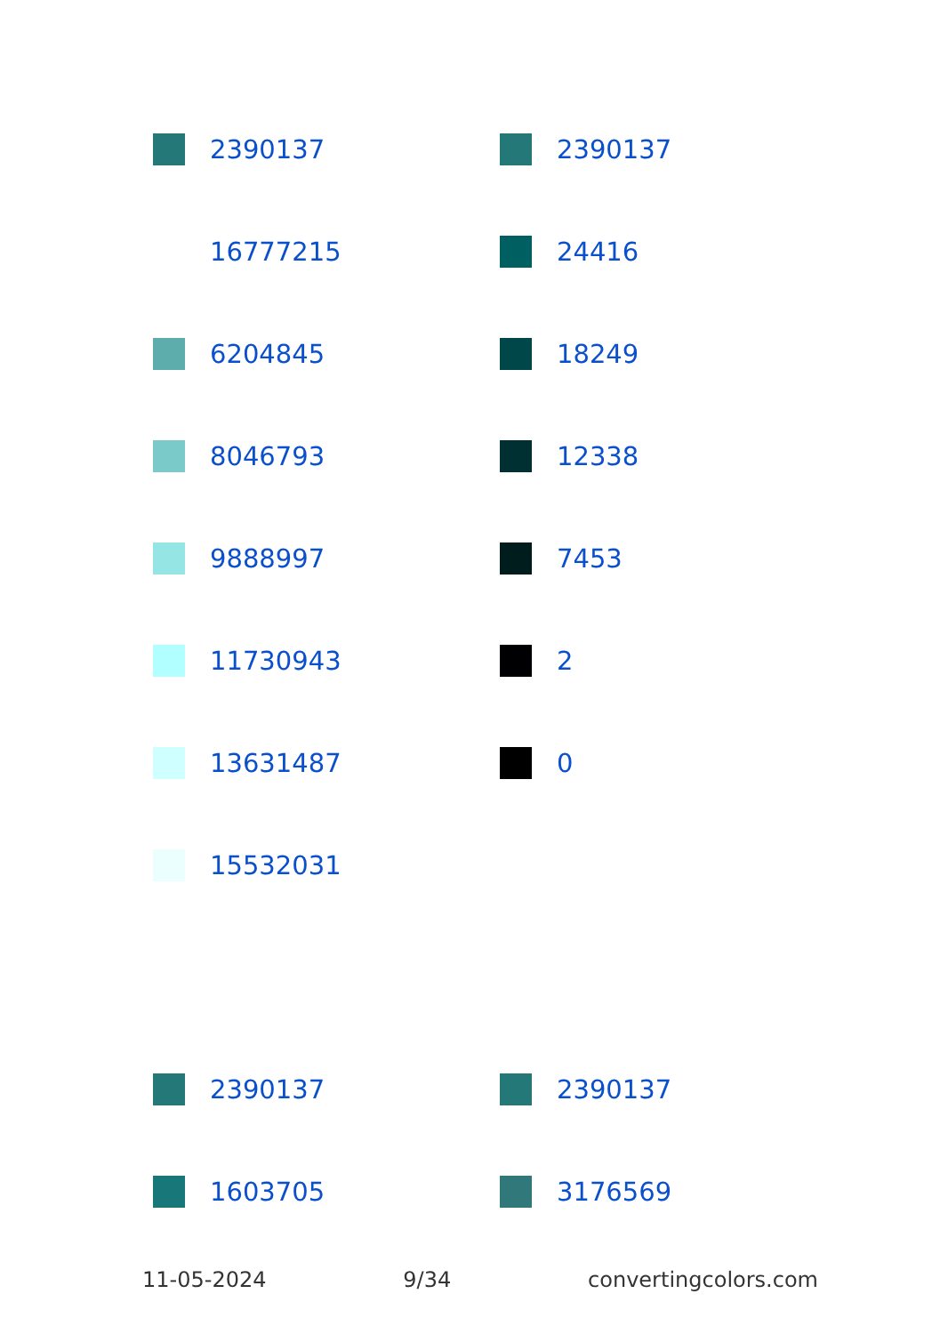2390137 2390137
16777215 24416
6204845 18249
8046793 12338
9888997 7453
11730943 2
13631487 0
15532031
2390137 2390137
1603705 3176569
11-05-2024 9/34 convertingcolors.com